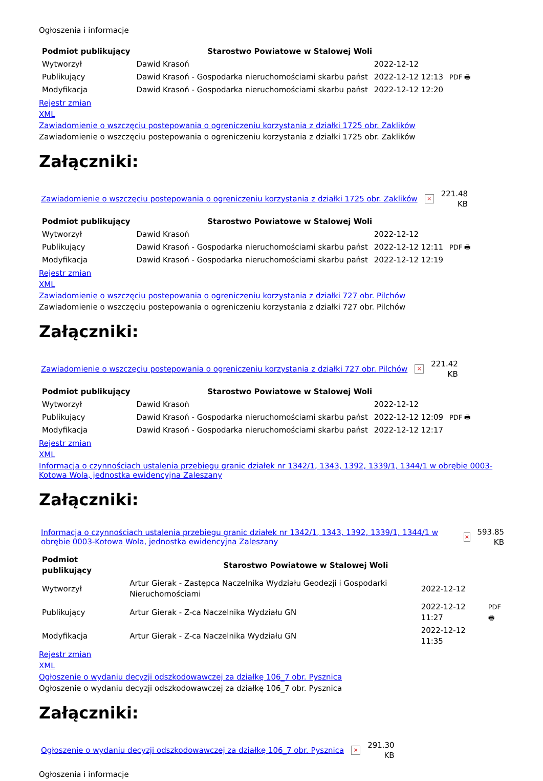Ogłoszenia i informacje
| Podmiot publikujący | Starostwo Powiatowe w Stalowej Woli | | |
| Wytworzył | Dawid Krasoń | 2022-12-12 | PDF 🖶 |
| Publikujący | Dawid Krasoń - Gospodarka nieruchomościami skarbu państ | 2022-12-12 12:13 | |
| Modyfikacja | Dawid Krasoń - Gospodarka nieruchomościami skarbu państ | 2022-12-12 12:20 | |
Rejestr zmian
XML
Zawiadomienie o wszczęciu postepowania o ogreniczeniu korzystania z działki 1725 obr. Zaklików
Zawiadomienie o wszczęciu postepowania o ogreniczeniu korzystania z działki 1725 obr. Zaklików
Załączniki:
Zawiadomienie o wszczęciu postepowania o ogreniczeniu korzystania z działki 1725 obr. Zaklików × 221.48
KB
| Podmiot publikujący | Starostwo Powiatowe w Stalowej Woli | | |
| Wytworzył | Dawid Krasoń | 2022-12-12 | PDF 🖶 |
| Publikujący | Dawid Krasoń - Gospodarka nieruchomościami skarbu państ | 2022-12-12 12:11 | |
| Modyfikacja | Dawid Krasoń - Gospodarka nieruchomościami skarbu państ | 2022-12-12 12:19 | |
Rejestr zmian
XML
Zawiadomienie o wszczęciu postepowania o ogreniczeniu korzystania z działki 727 obr. Pilchów
Zawiadomienie o wszczęciu postepowania o ogreniczeniu korzystania z działki 727 obr. Pilchów
Załączniki:
Zawiadomienie o wszczęciu postepowania o ogreniczeniu korzystania z działki 727 obr. Pilchów × 221.42
KB
| Podmiot publikujący | Starostwo Powiatowe w Stalowej Woli | | |
| Wytworzył | Dawid Krasoń | 2022-12-12 | PDF 🖶 |
| Publikujący | Dawid Krasoń - Gospodarka nieruchomościami skarbu państ | 2022-12-12 12:09 | |
| Modyfikacja | Dawid Krasoń - Gospodarka nieruchomościami skarbu państ | 2022-12-12 12:17 | |
Rejestr zmian
XML
Informacja o czynnościach ustalenia przebiegu granic działek nr 1342/1, 1343, 1392, 1339/1, 1344/1 w obrębie 0003-Kotowa Wola, jednostka ewidencyjna Zaleszany
Załączniki:
Informacja o czynnościach ustalenia przebiegu granic działek nr 1342/1, 1343, 1392, 1339/1, 1344/1 w obrębie 0003-Kotowa Wola, jednostka ewidencyjna Zaleszany × 593.85
KB
| Podmiot publikujący | Starostwo Powiatowe w Stalowej Woli | | |
| Wytworzył | Artur Gierak - Zastępca Naczelnika Wydziału Geodezji i Gospodarki Nieruchomościami | 2022-12-12 | PDF 🖶 |
| Publikujący | Artur Gierak - Z-ca Naczelnika Wydziału GN | 2022-12-12 11:27 | |
| Modyfikacja | Artur Gierak - Z-ca Naczelnika Wydziału GN | 2022-12-12 11:35 | |
Rejestr zmian
XML
Ogłoszenie o wydaniu decyzji odszkodowawczej za działkę 106_7 obr. Pysznica
Ogłoszenie o wydaniu decyzji odszkodowawczej za działkę 106_7 obr. Pysznica
Załączniki:
Ogłoszenie o wydaniu decyzji odszkodowawczej za działkę 106_7 obr. Pysznica × 291.30
KB
Ogłoszenia i informacje